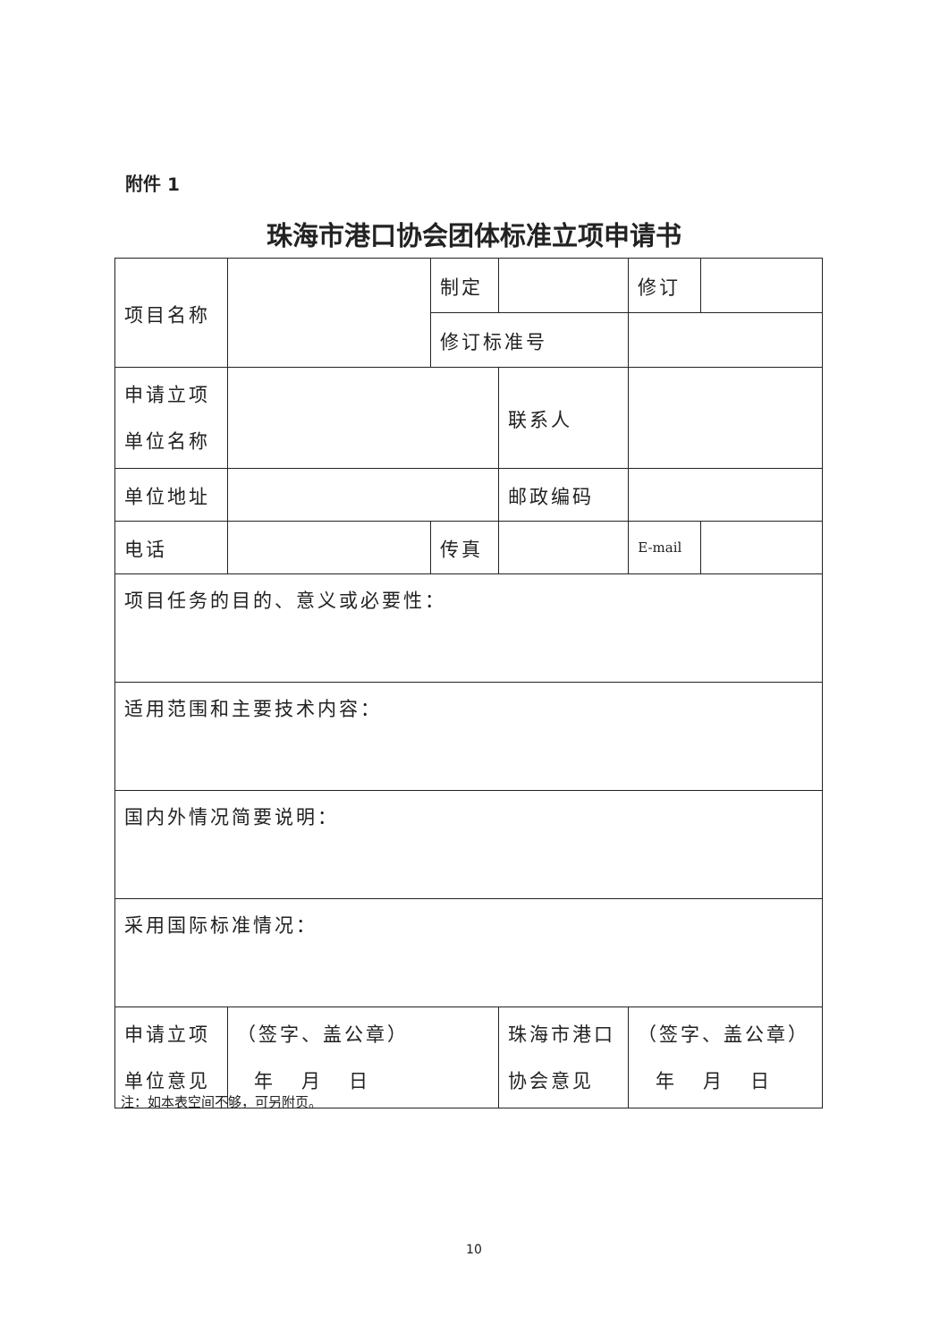附件 1
珠海市港口协会团体标准立项申请书
| 项目名称 | | 制定 | | 修订 | |
| | | 修订标准号 | | | |
| 申请立项 单位名称 | | | 联系人 | | |
| 单位地址 | | | 邮政编码 | | |
| 电话 | | 传真 | | E-mail | |
| 项目任务的目的、意义或必要性： | | | | | |
| 适用范围和主要技术内容： | | | | | |
| 国内外情况简要说明： | | | | | |
| 采用国际标准情况： | | | | | |
| 申请立项 单位意见 | （签字、盖公章） 年 月 日 | | 珠海市港口 协会意见 | （签字、盖公章） 年 月 日 | |
注：如本表空间不够，可另附页。
10